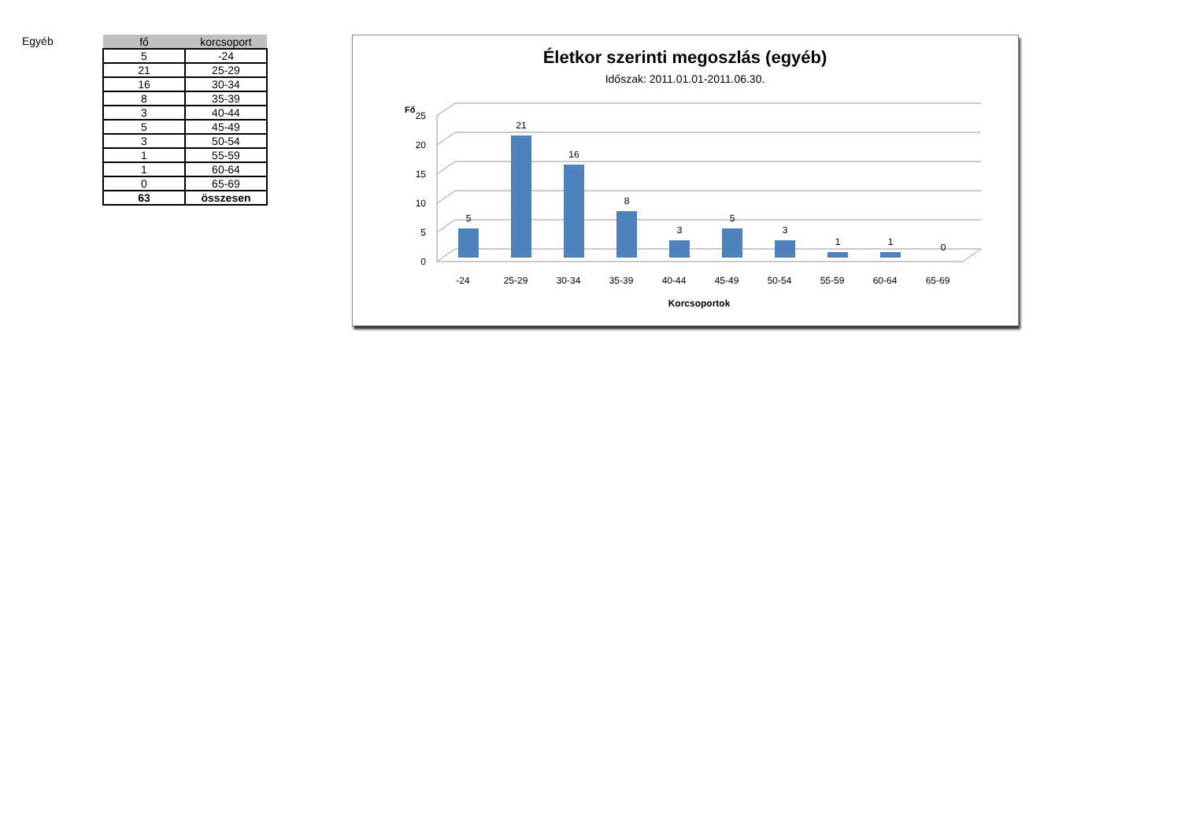Egyéb
| fő | korcsoport |
| --- | --- |
| 5 | -24 |
| 21 | 25-29 |
| 16 | 30-34 |
| 8 | 35-39 |
| 3 | 40-44 |
| 5 | 45-49 |
| 3 | 50-54 |
| 1 | 55-59 |
| 1 | 60-64 |
| 0 | 65-69 |
| 63 | összesen |
Életkor szerinti megoszlás (egyéb)
Időszak: 2011.01.01-2011.06.30.
Fő
0
5
10
15
20
25
5
21
16
8
3
5
3
1
1
0
-24
25-29
30-34
35-39
40-44
45-49
50-54
55-59
60-64
65-69
Korcsoportok